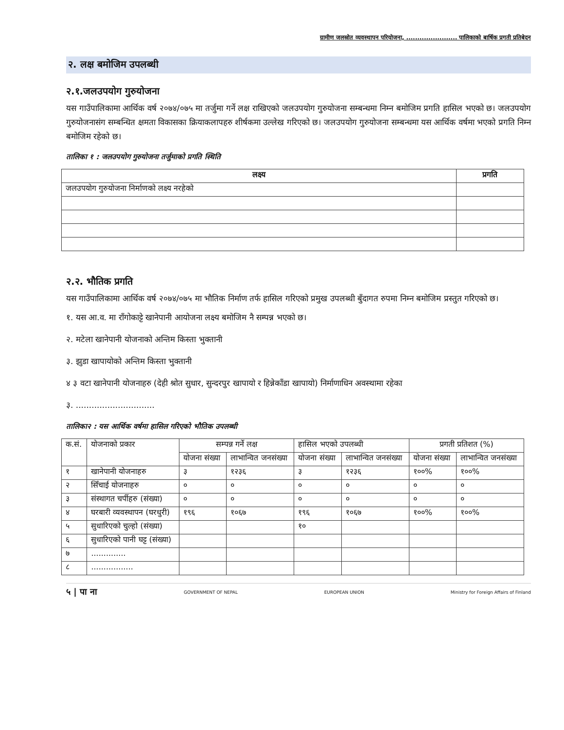ग्रामीण जलस्रोत व्यवस्थापन परियोजना, ....................... पालिकाको बार्षिक प्रगती प्रतिबेदन
२. लक्ष बमोजिम उपलब्धी
२.१.जलउपयोग गुरुयोजना
यस गाउँपालिकामा आर्थिक वर्ष २०७४/०७५ मा तर्जुमा गर्ने लक्ष राखिएको जलउपयोग गुरुयोजना सम्बन्धमा निम्न बमोजिम प्रगति हासिल भएको छ। जलउपयोग गुरुयोजनासंग सम्बन्धित क्षमता विकासका क्रियाकलापहरु शीर्षकमा उल्लेख गरिएको छ। जलउपयोग गुरुयोजना सम्बन्धमा यस आर्थिक वर्षमा भएको प्रगति निम्न बमोजिम रहेको छ।
तालिका १ : जलउपयोग गुरुयोजना तर्जुमाको प्रगति स्थिति
| लक्ष्य | प्रगति |
| --- | --- |
| जलउपयोग गुरुयोजना निर्माणको लक्ष्य नरहेको | |
२.२. भौतिक प्रगति
यस गाउँपालिकामा आर्थिक वर्ष २०७४/०७५ मा भौतिक निर्माण तर्फ हासिल गरिएको प्रमुख उपलब्धी बुँदागत रुपमा निम्न बमोजिम प्रस्तुत गरिएको छ।
१. यस आ.व. मा राँगोकाट्टे खानेपानी आयोजना लक्ष्य बमोजिम नै सम्पन्न भएको छ।
२. मटेला खानेपानी योजनाको अन्तिम किस्ता भुक्तानी
३. झुडा खापायोको अन्तिम किस्ता भुक्तानी
४ ३ वटा खानेपानी योजनाहरु (देही श्रोत सुधार, सुन्दरपुर खापायो र हिन्नेकाँडा खापायो) निर्माणाधिन अवस्थामा रहेका
३. ..............................
तालिका२ : यस आर्थिक वर्षमा हासिल गरिएको भौतिक उपलब्धी
| क.सं. | योजनाको प्रकार | सम्पन्न गर्ने लक्ष | | हासिल भएको उपलब्धी | | प्रगती प्रतिशत (%) | |
| | | योजना संख्या | लाभान्वित जनसंख्या | योजना संख्या | लाभान्वित जनसंख्या | योजना संख्या | लाभान्वित जनसंख्या |
| १ | खानेपानी योजनाहरु | ३ | १२३६ | ३ | १२३६ | १००% | १००% |
| २ | सिँचाई योजनाहरु | ० | ० | ० | ० | ० | ० |
| ३ | संस्थागत चर्पीहरु (संख्या) | ० | ० | ० | ० | ० | ० |
| ४ | घरबारी व्यवस्थापन (घरधुरी) | १९६ | १०६७ | १९६ | १०६७ | १००% | १००% |
| ५ | सुधारिएको चुल्हो (संख्या) | | | १० | | | |
| ६ | सुधारिएको पानी घट्ट (संख्या) | | | | | | |
| ७ | .............. | | | | | | |
| ८ | ................. | | | | | | |
५ | पा ना GOVERNMENT OF NEPAL EUROPEAN UNION Ministry for Foreign Affairs of Finland